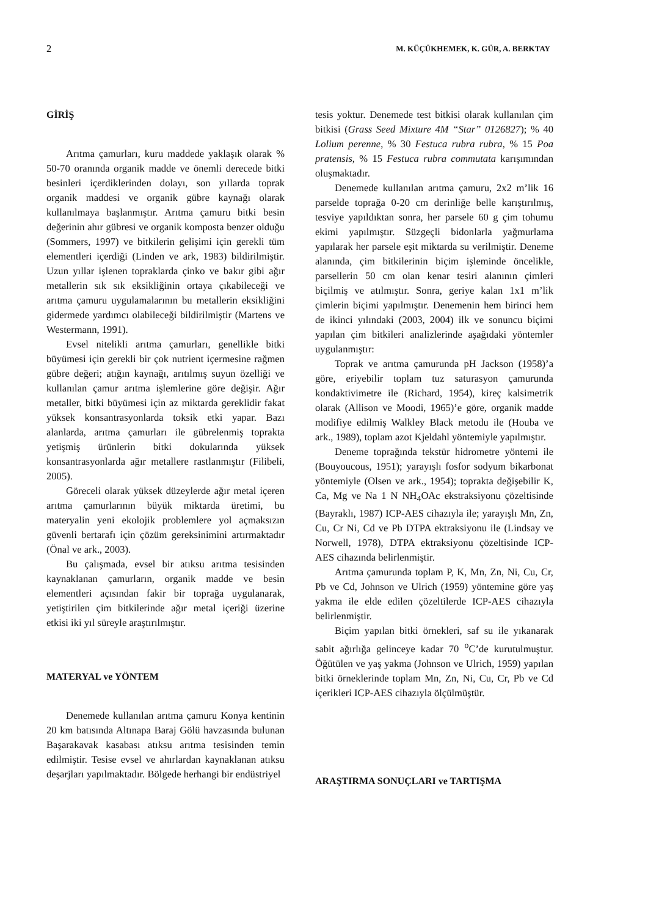2 M. KÜÇÜKHEMEK, K. GÜR, A. BERKTAY
GİRİŞ
Arıtma çamurları, kuru maddede yaklaşık olarak % 50-70 oranında organik madde ve önemli derecede bitki besinleri içerdiklerinden dolayı, son yıllarda toprak organik maddesi ve organik gübre kaynağı olarak kullanılmaya başlanmıştır. Arıtma çamuru bitki besin değerinin ahır gübresi ve organik komposta benzer olduğu (Sommers, 1997) ve bitkilerin gelişimi için gerekli tüm elementleri içerdiği (Linden ve ark, 1983) bildirilmiştir. Uzun yıllar işlenen topraklarda çinko ve bakır gibi ağır metallerin sık sık eksikliğinin ortaya çıkabileceği ve arıtma çamuru uygulamalarının bu metallerin eksikliğini gidermede yardımcı olabileceği bildirilmiştir (Martens ve Westermann, 1991).
Evsel nitelikli arıtma çamurları, genellikle bitki büyümesi için gerekli bir çok nutrient içermesine rağmen gübre değeri; atığın kaynağı, arıtılmış suyun özelliği ve kullanılan çamur arıtma işlemlerine göre değişir. Ağır metaller, bitki büyümesi için az miktarda gereklidir fakat yüksek konsantrasyonlarda toksik etki yapar. Bazı alanlarda, arıtma çamurları ile gübrelenmiş toprakta yetişmiş ürünlerin bitki dokularında yüksek konsantrasyonlarda ağır metallere rastlanmıştır (Filibeli, 2005).
Göreceli olarak yüksek düzeylerde ağır metal içeren arıtma çamurlarının büyük miktarda üretimi, bu materyalin yeni ekolojik problemlere yol açmaksızın güvenli bertarafı için çözüm gereksinimini artırmaktadır (Önal ve ark., 2003).
Bu çalışmada, evsel bir atıksu arıtma tesisinden kaynaklanan çamurların, organik madde ve besin elementleri açısından fakir bir toprağa uygulanarak, yetiştirilen çim bitkilerinde ağır metal içeriği üzerine etkisi iki yıl süreyle araştırılmıştır.
MATERYAL ve YÖNTEM
Denemede kullanılan arıtma çamuru Konya kentinin 20 km batısında Altınapa Baraj Gölü havzasında bulunan Başarakavak kasabası atıksu arıtma tesisinden temin edilmiştir. Tesise evsel ve ahırlardan kaynaklanan atıksu deşarjları yapılmaktadır. Bölgede herhangi bir endüstriyel
tesis yoktur. Denemede test bitkisi olarak kullanılan çim bitkisi (Grass Seed Mixture 4M “Star” 0126827); % 40 Lolium perenne, % 30 Festuca rubra rubra, % 15 Poa pratensis, % 15 Festuca rubra commutata karışımından oluşmaktadır.
Denemede kullanılan arıtma çamuru, 2x2 m’lik 16 parselde toprağa 0-20 cm derinliğe belle karıştırılmış, tesviye yapıldıktan sonra, her parsele 60 g çim tohumu ekimi yapılmıştır. Süzgeçli bidonlarla yağmurlama yapılarak her parsele eşit miktarda su verilmiştir. Deneme alanında, çim bitkilerinin biçim işleminde öncelikle, parsellerin 50 cm olan kenar tesiri alanının çimleri biçilmiş ve atılmıştır. Sonra, geriye kalan 1x1 m’lik çimlerin biçimi yapılmıştır. Denemenin hem birinci hem de ikinci yılındaki (2003, 2004) ilk ve sonuncu biçimi yapılan çim bitkileri analizlerinde aşağıdaki yöntemler uygulanmıştır:
Toprak ve arıtma çamurunda pH Jackson (1958)’a göre, eriyebilir toplam tuz saturasyon çamurunda kondaktivimetre ile (Richard, 1954), kireç kalsimetrik olarak (Allison ve Moodi, 1965)’e göre, organik madde modifiye edilmiş Walkley Black metodu ile (Houba ve ark., 1989), toplam azot Kjeldahl yöntemiyle yapılmıştır.
Deneme toprağında tekstür hidrometre yöntemi ile (Bouyoucous, 1951); yarayışlı fosfor sodyum bikarbonat yöntemiyle (Olsen ve ark., 1954); toprakta değişebilir K, Ca, Mg ve Na 1 N NH<sub>4</sub>OAc ekstraksiyonu çözeltisinde (Bayraklı, 1987) ICP-AES cihazıyla ile; yarayışlı Mn, Zn, Cu, Cr Ni, Cd ve Pb DTPA ektraksiyonu ile (Lindsay ve Norwell, 1978), DTPA ektraksiyonu çözeltisinde ICP-AES cihazında belirlenmiştir.
Arıtma çamurunda toplam P, K, Mn, Zn, Ni, Cu, Cr, Pb ve Cd, Johnson ve Ulrich (1959) yöntemine göre yaş yakma ile elde edilen çözeltilerde ICP-AES cihazıyla belirlenmiştir.
Biçim yapılan bitki örnekleri, saf su ile yıkanarak sabit ağırlığa gelinceye kadar 70 <sup>o</sup>C’de kurutulmuştur. Öğütülen ve yaş yakma (Johnson ve Ulrich, 1959) yapılan bitki örneklerinde toplam Mn, Zn, Ni, Cu, Cr, Pb ve Cd içerikleri ICP-AES cihazıyla ölçülmüştür.
ARAŞTIRMA SONUÇLARI ve TARTIŞMA